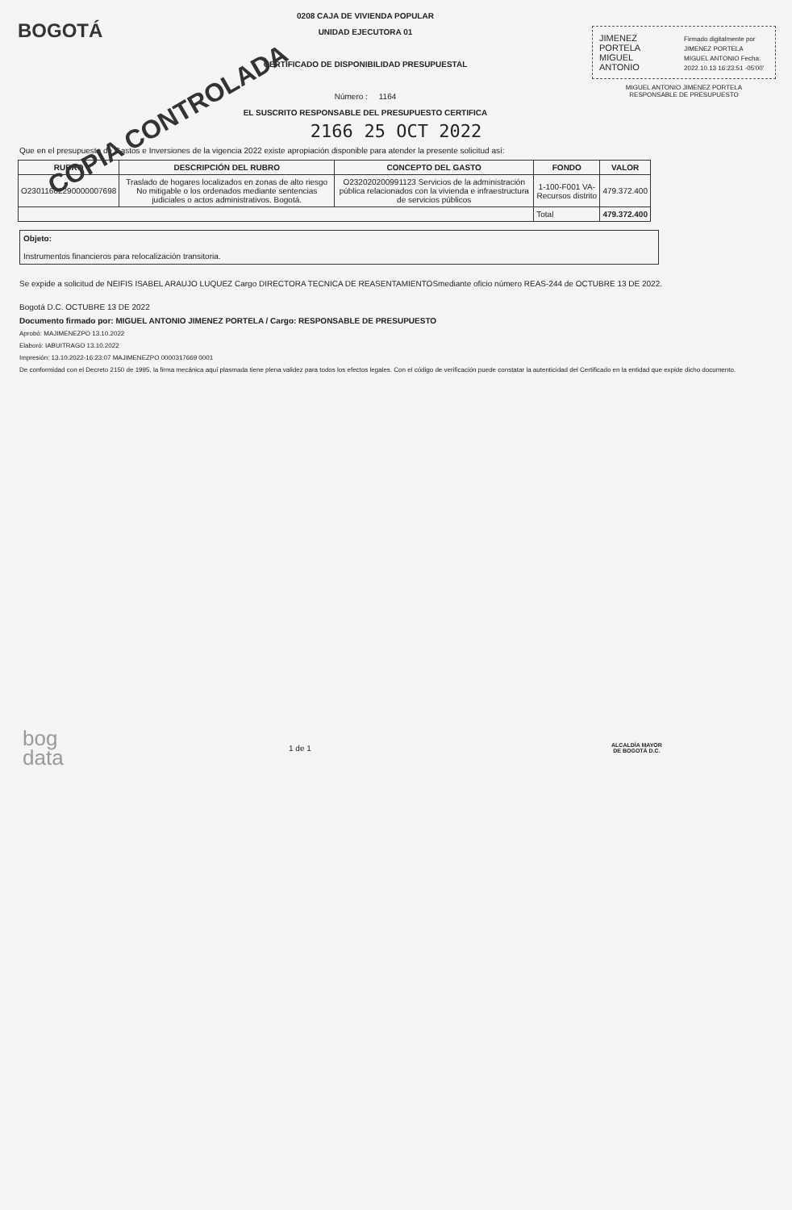BOGOTÁ
0208 CAJA DE VIVIENDA POPULAR
UNIDAD EJECUTORA 01
CERTIFICADO DE DISPONIBILIDAD PRESUPUESTAL
Número : 1164
EL SUSCRITO RESPONSABLE DEL PRESUPUESTO CERTIFICA
JIMENEZ
PORTELA
MIGUEL
ANTONIO
Firmado digitalmente por JIMENEZ PORTELA MIGUEL ANTONIO Fecha: 2022.10.13 16:23:51 -05'00'
MIGUEL ANTONIO JIMENEZ PORTELA
RESPONSABLE DE PRESUPUESTO
2166 25 OCT 2022
COPIA CONTROLADA
Que en el presupuesto de Gastos e Inversiones de la vigencia 2022 existe apropiación disponible para atender la presente solicitud así:
| RUBRO | DESCRIPCIÓN DEL RUBRO | CONCEPTO DEL GASTO | FONDO | VALOR |
| --- | --- | --- | --- | --- |
| O23011602290000007698 | Traslado de hogares localizados en zonas de alto riesgo No mitigable o los ordenados mediante sentencias judiciales o actos administrativos. Bogotá. | O232020200991123 Servicios de la administración pública relacionados con la vivienda e infraestructura de servicios públicos | 1-100-F001 VA-Recursos distrito | 479.372.400 |
| | | | Total | 479.372.400 |
Objeto:
Instrumentos financieros para relocalización transitoria.
Se expide a solicitud de NEIFIS ISABEL ARAUJO LUQUEZ Cargo DIRECTORA TECNICA DE REASENTAMIENTOSmediante oficio número REAS-244 de OCTUBRE 13 DE 2022.
Bogotá D.C. OCTUBRE 13 DE 2022
Documento firmado por: MIGUEL ANTONIO JIMENEZ PORTELA / Cargo: RESPONSABLE DE PRESUPUESTO
Aprobó: MAJIMENEZPO 13.10.2022
Elaboró: IABUITRAGO 13.10.2022
Impresión: 13.10.2022-16:23:07 MAJIMENEZPO 0000317669 0001
De conformidad con el Decreto 2150 de 1995, la firma mecánica aquí plasmada tiene plena validez para todos los efectos legales. Con el código de verificación puede constatar la autenticidad del Certificado en la entidad que expide dicho documento.
bog
data
1 de 1
ALCALDÍA MAYOR
DE BOGOTÁ D.C.